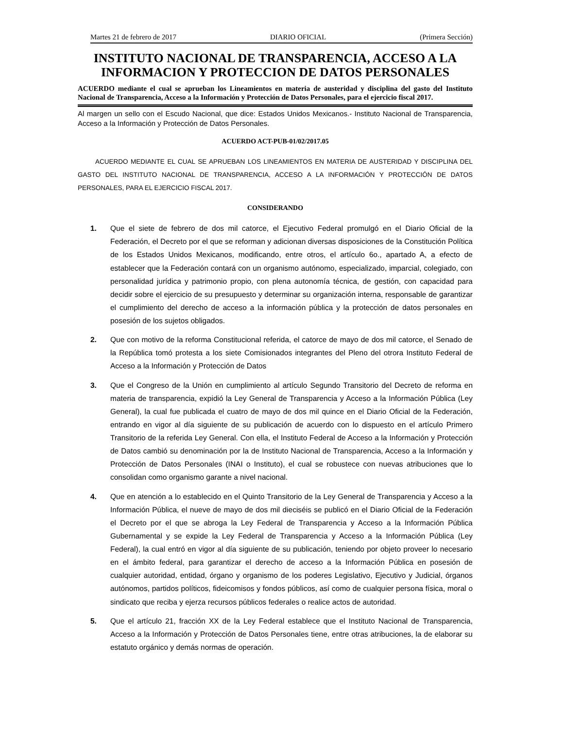Martes 21 de febrero de 2017 DIARIO OFICIAL (Primera Sección)
INSTITUTO NACIONAL DE TRANSPARENCIA, ACCESO A LA INFORMACION Y PROTECCION DE DATOS PERSONALES
ACUERDO mediante el cual se aprueban los Lineamientos en materia de austeridad y disciplina del gasto del Instituto Nacional de Transparencia, Acceso a la Información y Protección de Datos Personales, para el ejercicio fiscal 2017.
Al margen un sello con el Escudo Nacional, que dice: Estados Unidos Mexicanos.- Instituto Nacional de Transparencia, Acceso a la Información y Protección de Datos Personales.
ACUERDO ACT-PUB-01/02/2017.05
ACUERDO MEDIANTE EL CUAL SE APRUEBAN LOS LINEAMIENTOS EN MATERIA DE AUSTERIDAD Y DISCIPLINA DEL GASTO DEL INSTITUTO NACIONAL DE TRANSPARENCIA, ACCESO A LA INFORMACIÓN Y PROTECCIÓN DE DATOS PERSONALES, PARA EL EJERCICIO FISCAL 2017.
CONSIDERANDO
1. Que el siete de febrero de dos mil catorce, el Ejecutivo Federal promulgó en el Diario Oficial de la Federación, el Decreto por el que se reforman y adicionan diversas disposiciones de la Constitución Política de los Estados Unidos Mexicanos, modificando, entre otros, el artículo 6o., apartado A, a efecto de establecer que la Federación contará con un organismo autónomo, especializado, imparcial, colegiado, con personalidad jurídica y patrimonio propio, con plena autonomía técnica, de gestión, con capacidad para decidir sobre el ejercicio de su presupuesto y determinar su organización interna, responsable de garantizar el cumplimiento del derecho de acceso a la información pública y la protección de datos personales en posesión de los sujetos obligados.
2. Que con motivo de la reforma Constitucional referida, el catorce de mayo de dos mil catorce, el Senado de la República tomó protesta a los siete Comisionados integrantes del Pleno del otrora Instituto Federal de Acceso a la Información y Protección de Datos
3. Que el Congreso de la Unión en cumplimiento al artículo Segundo Transitorio del Decreto de reforma en materia de transparencia, expidió la Ley General de Transparencia y Acceso a la Información Pública (Ley General), la cual fue publicada el cuatro de mayo de dos mil quince en el Diario Oficial de la Federación, entrando en vigor al día siguiente de su publicación de acuerdo con lo dispuesto en el artículo Primero Transitorio de la referida Ley General. Con ella, el Instituto Federal de Acceso a la Información y Protección de Datos cambió su denominación por la de Instituto Nacional de Transparencia, Acceso a la Información y Protección de Datos Personales (INAI o Instituto), el cual se robustece con nuevas atribuciones que lo consolidan como organismo garante a nivel nacional.
4. Que en atención a lo establecido en el Quinto Transitorio de la Ley General de Transparencia y Acceso a la Información Pública, el nueve de mayo de dos mil dieciséis se publicó en el Diario Oficial de la Federación el Decreto por el que se abroga la Ley Federal de Transparencia y Acceso a la Información Pública Gubernamental y se expide la Ley Federal de Transparencia y Acceso a la Información Pública (Ley Federal), la cual entró en vigor al día siguiente de su publicación, teniendo por objeto proveer lo necesario en el ámbito federal, para garantizar el derecho de acceso a la Información Pública en posesión de cualquier autoridad, entidad, órgano y organismo de los poderes Legislativo, Ejecutivo y Judicial, órganos autónomos, partidos políticos, fideicomisos y fondos públicos, así como de cualquier persona física, moral o sindicato que reciba y ejerza recursos públicos federales o realice actos de autoridad.
5. Que el artículo 21, fracción XX de la Ley Federal establece que el Instituto Nacional de Transparencia, Acceso a la Información y Protección de Datos Personales tiene, entre otras atribuciones, la de elaborar su estatuto orgánico y demás normas de operación.